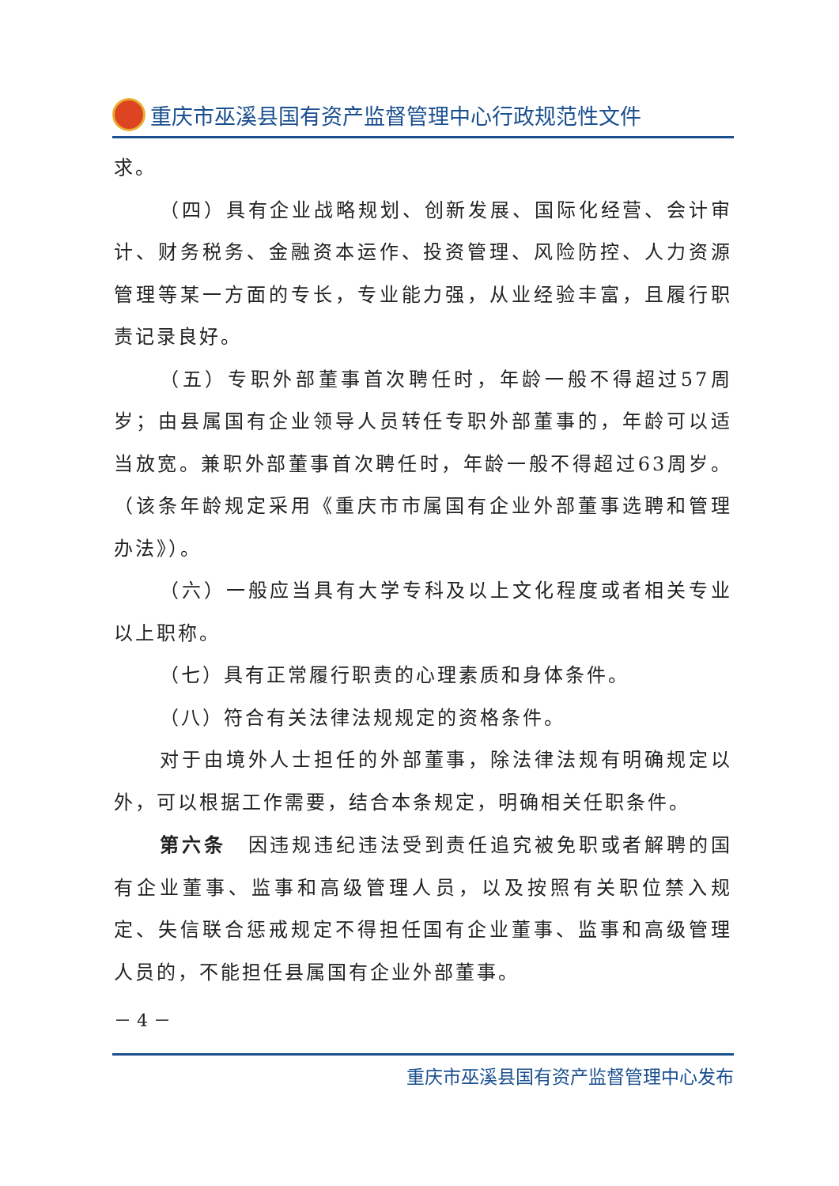重庆市巫溪县国有资产监督管理中心行政规范性文件
求。
（四）具有企业战略规划、创新发展、国际化经营、会计审计、财务税务、金融资本运作、投资管理、风险防控、人力资源管理等某一方面的专长，专业能力强，从业经验丰富，且履行职责记录良好。
（五）专职外部董事首次聘任时，年龄一般不得超过57周岁；由县属国有企业领导人员转任专职外部董事的，年龄可以适当放宽。兼职外部董事首次聘任时，年龄一般不得超过63周岁。（该条年龄规定采用《重庆市市属国有企业外部董事选聘和管理办法》）。
（六）一般应当具有大学专科及以上文化程度或者相关专业以上职称。
（七）具有正常履行职责的心理素质和身体条件。
（八）符合有关法律法规规定的资格条件。
对于由境外人士担任的外部董事，除法律法规有明确规定以外，可以根据工作需要，结合本条规定，明确相关任职条件。
第六条　因违规违纪违法受到责任追究被免职或者解聘的国有企业董事、监事和高级管理人员，以及按照有关职位禁入规定、失信联合惩戒规定不得担任国有企业董事、监事和高级管理人员的，不能担任县属国有企业外部董事。
－ 4 －
重庆市巫溪县国有资产监督管理中心发布